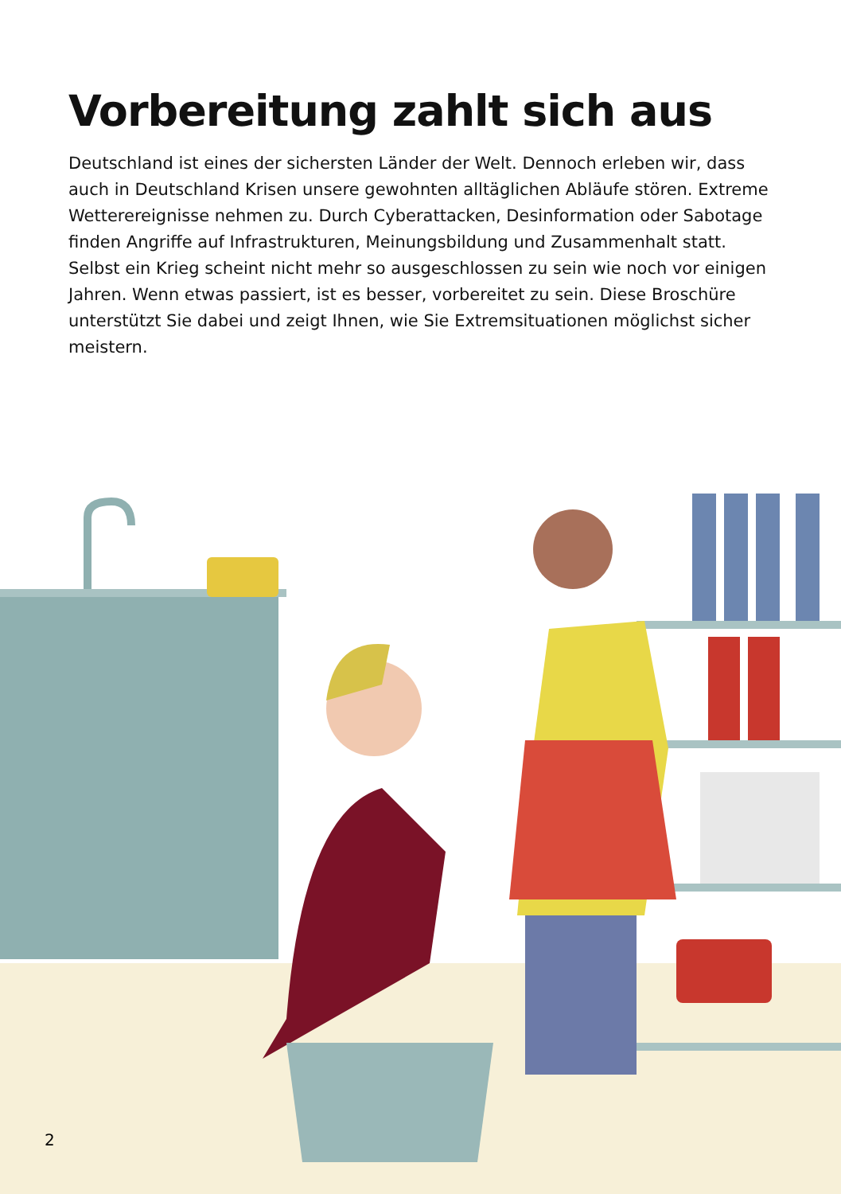Vorbereitung zahlt sich aus
Deutschland ist eines der sichersten Länder der Welt. Dennoch erleben wir, dass auch in Deutschland Krisen unsere gewohnten alltäglichen Abläufe stören. Extreme Wetterereignisse nehmen zu. Durch Cyberattacken, Desinformation oder Sabotage finden Angriffe auf Infrastrukturen, Meinungsbildung und Zusammenhalt statt. Selbst ein Krieg scheint nicht mehr so ausgeschlossen zu sein wie noch vor einigen Jahren. Wenn etwas passiert, ist es besser, vorbereitet zu sein. Diese Broschüre unterstützt Sie dabei und zeigt Ihnen, wie Sie Extremsituationen möglichst sicher meistern.
2